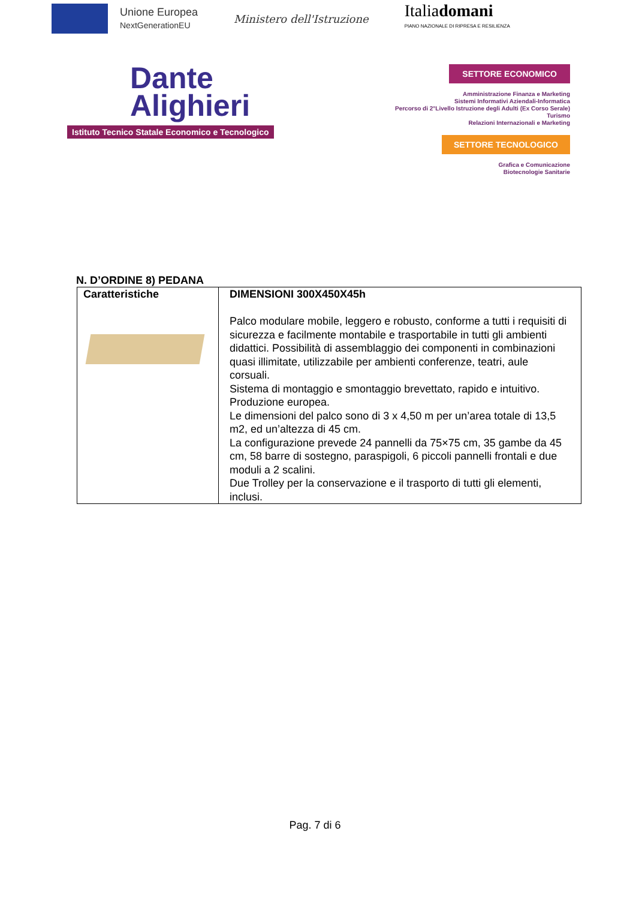Unione Europea
NextGenerationEU
Ministero dell'Istruzione
Italiadomani
PIANO NAZIONALE DI RIPRESA E RESILIENZA
Dante
Alighieri
Istituto Tecnico Statale Economico e Tecnologico
SETTORE ECONOMICO
Amministrazione Finanza e Marketing
Sistemi Informativi Aziendali-Informatica
Percorso di 2°Livello Istruzione degli Adulti (Ex Corso Serale)
Turismo
Relazioni Internazionali e Marketing
SETTORE TECNOLOGICO
Grafica e Comunicazione
Biotecnologie Sanitarie
N. D’ORDINE 8) PEDANA
| Caratteristiche | DIMENSIONI 300X450X45h Palco modulare mobile, leggero e robusto, conforme a tutti i requisiti di sicurezza e facilmente montabile e trasportabile in tutti gli ambienti didattici. Possibilità di assemblaggio dei componenti in combinazioni quasi illimitate, utilizzabile per ambienti conferenze, teatri, aule corsuali. Sistema di montaggio e smontaggio brevettato, rapido e intuitivo. Produzione europea. Le dimensioni del palco sono di 3 x 4,50 m per un’area totale di 13,5 m2, ed un’altezza di 45 cm. La configurazione prevede 24 pannelli da 75×75 cm, 35 gambe da 45 cm, 58 barre di sostegno, paraspigoli, 6 piccoli pannelli frontali e due moduli a 2 scalini. Due Trolley per la conservazione e il trasporto di tutti gli elementi, inclusi. |
Pag. 7 di 6